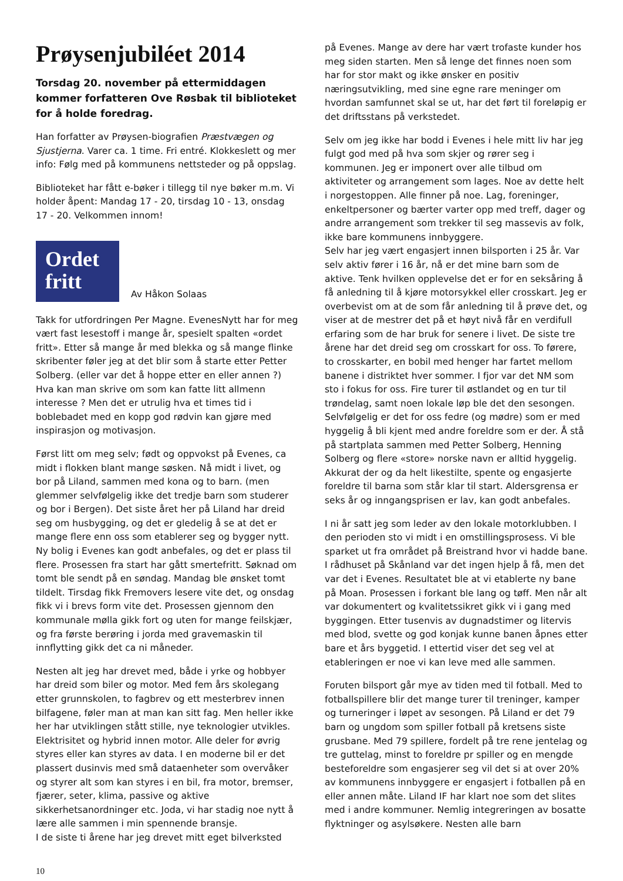Prøysenjubiléet 2014
Torsdag 20. november på ettermiddagen kommer forfatteren Ove Røsbak til biblioteket for å holde foredrag.
Han forfatter av Prøysen-biografien Præstvægen og Sjustjerna. Varer ca. 1 time. Fri entré. Klokkeslett og mer info: Følg med på kommunens nettsteder og på oppslag.
Biblioteket har fått e-bøker i tillegg til nye bøker m.m. Vi holder åpent: Mandag 17 - 20, tirsdag 10 - 13, onsdag 17 - 20. Velkommen innom!
Ordet fritt
Av Håkon Solaas
Takk for utfordringen Per Magne. EvenesNytt har for meg vært fast lesestoff i mange år, spesielt spalten «ordet fritt». Etter så mange år med blekka og så mange flinke skribenter føler jeg at det blir som å starte etter Petter Solberg. (eller var det å hoppe etter en eller annen ?) Hva kan man skrive om som kan fatte litt allmenn interesse ? Men det er utrulig hva et times tid i boblebadet med en kopp god rødvin kan gjøre med inspirasjon og motivasjon.
Først litt om meg selv; født og oppvokst på Evenes, ca midt i flokken blant mange søsken. Nå midt i livet, og bor på Liland, sammen med kona og to barn. (men glemmer selvfølgelig ikke det tredje barn som studerer og bor i Bergen). Det siste året her på Liland har dreid seg om husbygging, og det er gledelig å se at det er mange flere enn oss som etablerer seg og bygger nytt. Ny bolig i Evenes kan godt anbefales, og det er plass til flere. Prosessen fra start har gått smertefritt. Søknad om tomt ble sendt på en søndag. Mandag ble ønsket tomt tildelt. Tirsdag fikk Fremovers lesere vite det, og onsdag fikk vi i brevs form vite det. Prosessen gjennom den kommunale mølla gikk fort og uten for mange feilskjær, og fra første berøring i jorda med gravemaskin til innflytting gikk det ca ni måneder.
Nesten alt jeg har drevet med, både i yrke og hobbyer har dreid som biler og motor. Med fem års skolegang etter grunnskolen, to fagbrev og ett mesterbrev innen bilfagene, føler man at man kan sitt fag. Men heller ikke her har utviklingen stått stille, nye teknologier utvikles. Elektrisitet og hybrid innen motor. Alle deler for øvrig styres eller kan styres av data. I en moderne bil er det plassert dusinvis med små dataenheter som overvåker og styrer alt som kan styres i en bil, fra motor, bremser, fjærer, seter, klima, passive og aktive sikkerhetsanordninger etc. Joda, vi har stadig noe nytt å lære alle sammen i min spennende bransje.
I de siste ti årene har jeg drevet mitt eget bilverksted
på Evenes. Mange av dere har vært trofaste kunder hos meg siden starten. Men så lenge det finnes noen som har for stor makt og ikke ønsker en positiv næringsutvikling, med sine egne rare meninger om hvordan samfunnet skal se ut, har det ført til foreløpig er det driftsstans på verkstedet.
Selv om jeg ikke har bodd i Evenes i hele mitt liv har jeg fulgt god med på hva som skjer og rører seg i kommunen. Jeg er imponert over alle tilbud om aktiviteter og arrangement som lages. Noe av dette helt i norgestoppen. Alle finner på noe. Lag, foreninger, enkeltpersoner og bærter varter opp med treff, dager og andre arrangement som trekker til seg massevis av folk, ikke bare kommunens innbyggere.
Selv har jeg vært engasjert innen bilsporten i 25 år. Var selv aktiv fører i 16 år, nå er det mine barn som de aktive. Tenk hvilken opplevelse det er for en seksåring å få anledning til å kjøre motorsykkel eller crosskart. Jeg er overbevist om at de som får anledning til å prøve det, og viser at de mestrer det på et høyt nivå får en verdifull erfaring som de har bruk for senere i livet. De siste tre årene har det dreid seg om crosskart for oss. To førere, to crosskarter, en bobil med henger har fartet mellom banene i distriktet hver sommer. I fjor var det NM som sto i fokus for oss. Fire turer til østlandet og en tur til trøndelag, samt noen lokale løp ble det den sesongen. Selvfølgelig er det for oss fedre (og mødre) som er med hyggelig å bli kjent med andre foreldre som er der. Å stå på startplata sammen med Petter Solberg, Henning Solberg og flere «store» norske navn er alltid hyggelig. Akkurat der og da helt likestilte, spente og engasjerte foreldre til barna som står klar til start. Aldersgrensa er seks år og inngangsprisen er lav, kan godt anbefales.
I ni år satt jeg som leder av den lokale motorklubben. I den perioden sto vi midt i en omstillingsprosess. Vi ble sparket ut fra området på Breistrand hvor vi hadde bane. I rådhuset på Skånland var det ingen hjelp å få, men det var det i Evenes. Resultatet ble at vi etablerte ny bane på Moan. Prosessen i forkant ble lang og tøff. Men når alt var dokumentert og kvalitetssikret gikk vi i gang med byggingen. Etter tusenvis av dugnadstimer og litervis med blod, svette og god konjak kunne banen åpnes etter bare et års byggetid. I ettertid viser det seg vel at etableringen er noe vi kan leve med alle sammen.
Foruten bilsport går mye av tiden med til fotball. Med to fotballspillere blir det mange turer til treninger, kamper og turneringer i løpet av sesongen. På Liland er det 79 barn og ungdom som spiller fotball på kretsens siste grusbane. Med 79 spillere, fordelt på tre rene jentelag og tre guttelag, minst to foreldre pr spiller og en mengde besteforeldre som engasjerer seg vil det si at over 20% av kommunens innbyggere er engasjert i fotballen på en eller annen måte. Liland IF har klart noe som det slites med i andre kommuner. Nemlig integreringen av bosatte flyktninger og asylsøkere. Nesten alle barn
10